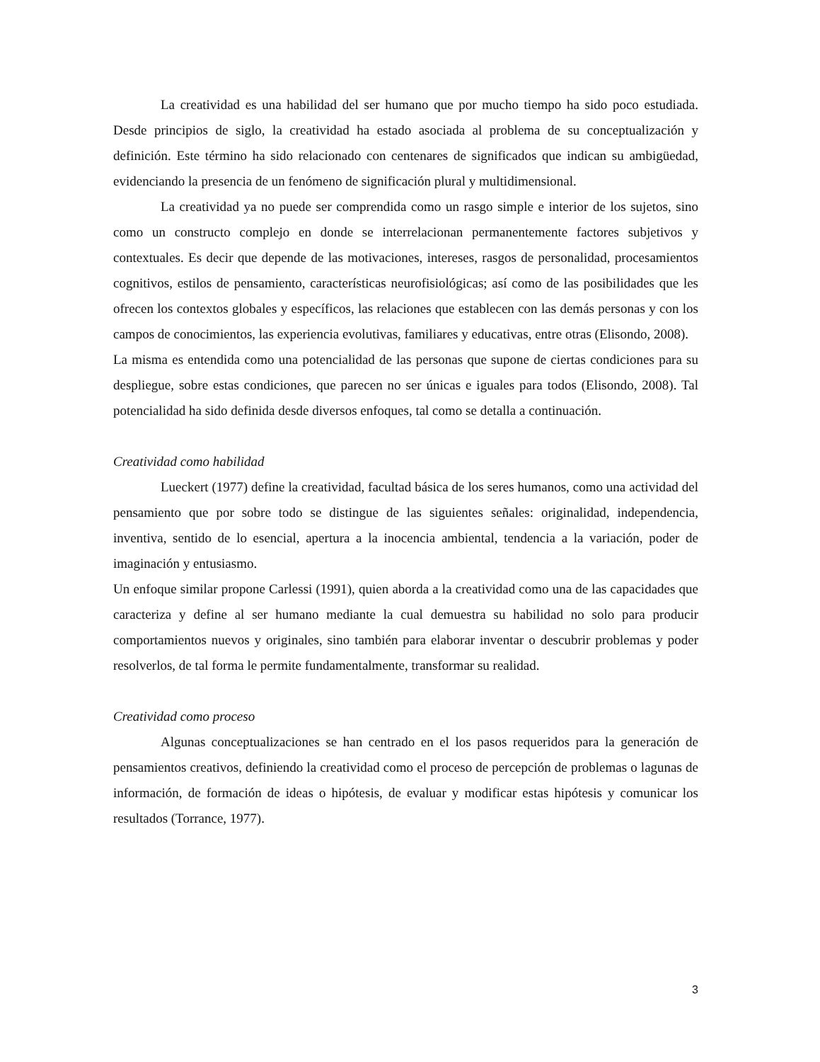La creatividad es una habilidad del ser humano que por mucho tiempo ha sido poco estudiada. Desde principios de siglo, la creatividad ha estado asociada al problema de su conceptualización y definición. Este término ha sido relacionado con centenares de significados que indican su ambigüedad, evidenciando la presencia de un fenómeno de significación plural y multidimensional.
La creatividad ya no puede ser comprendida como un rasgo simple e interior de los sujetos, sino como un constructo complejo en donde se interrelacionan permanentemente factores subjetivos y contextuales. Es decir que depende de las motivaciones, intereses, rasgos de personalidad, procesamientos cognitivos, estilos de pensamiento, características neurofisiológicas; así como de las posibilidades que les ofrecen los contextos globales y específicos, las relaciones que establecen con las demás personas y con los campos de conocimientos, las experiencia evolutivas, familiares y educativas, entre otras (Elisondo, 2008).
La misma es entendida como una potencialidad de las personas que supone de ciertas condiciones para su despliegue, sobre estas condiciones, que parecen no ser únicas e iguales para todos (Elisondo, 2008). Tal potencialidad ha sido definida desde diversos enfoques, tal como se detalla a continuación.
Creatividad como habilidad
Lueckert (1977) define la creatividad, facultad básica de los seres humanos, como una actividad del pensamiento que por sobre todo se distingue de las siguientes señales: originalidad, independencia, inventiva, sentido de lo esencial, apertura a la inocencia ambiental, tendencia a la variación, poder de imaginación y entusiasmo.
Un enfoque similar propone Carlessi (1991), quien aborda a la creatividad como una de las capacidades que caracteriza y define al ser humano mediante la cual demuestra su habilidad no solo para producir comportamientos nuevos y originales, sino también para elaborar inventar o descubrir problemas y poder resolverlos, de tal forma le permite fundamentalmente, transformar su realidad.
Creatividad como proceso
Algunas conceptualizaciones se han centrado en el los pasos requeridos para la generación de pensamientos creativos, definiendo la creatividad como el proceso de percepción de problemas o lagunas de información, de formación de ideas o hipótesis, de evaluar y modificar estas hipótesis y comunicar los resultados (Torrance, 1977).
3